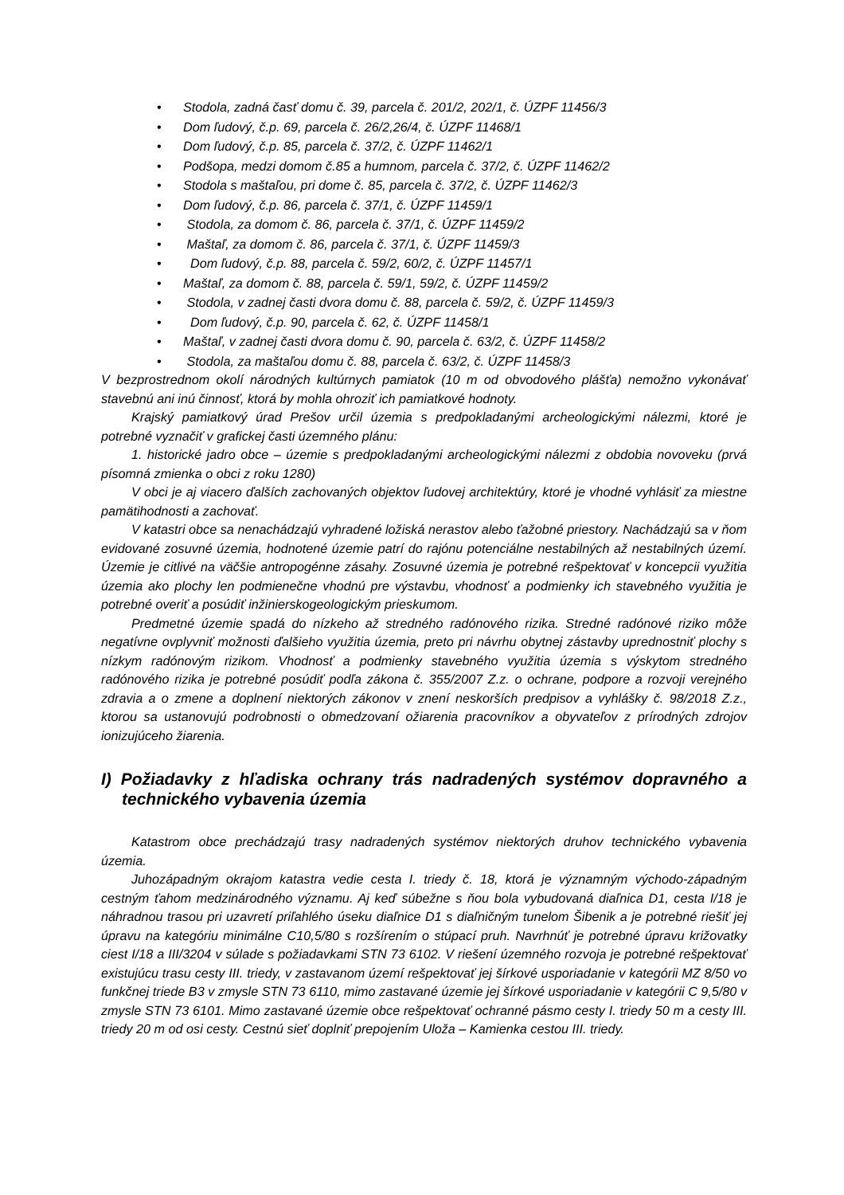• Stodola, zadná časť domu č. 39, parcela č. 201/2, 202/1, č. ÚZPF 11456/3
• Dom ľudový, č.p. 69, parcela č. 26/2,26/4, č. ÚZPF 11468/1
• Dom ľudový, č.p. 85, parcela č. 37/2, č. ÚZPF 11462/1
• Podšopa, medzi domom č.85 a humnom, parcela č. 37/2, č. ÚZPF 11462/2
• Stodola s maštaľou, pri dome č. 85, parcela č. 37/2, č. ÚZPF 11462/3
• Dom ľudový, č.p. 86, parcela č. 37/1, č. ÚZPF 11459/1
• Stodola, za domom č. 86, parcela č. 37/1, č. ÚZPF 11459/2
• Maštaľ, za domom č. 86, parcela č. 37/1, č. ÚZPF 11459/3
• Dom ľudový, č.p. 88, parcela č. 59/2, 60/2, č. ÚZPF 11457/1
• Maštaľ, za domom č. 88, parcela č. 59/1, 59/2, č. ÚZPF 11459/2
• Stodola, v zadnej časti dvora domu č. 88, parcela č. 59/2, č. ÚZPF 11459/3
• Dom ľudový, č.p. 90, parcela č. 62, č. ÚZPF 11458/1
• Maštaľ, v zadnej časti dvora domu č. 90, parcela č. 63/2, č. ÚZPF 11458/2
• Stodola, za maštaľou domu č. 88, parcela č. 63/2, č. ÚZPF 11458/3
V bezprostrednom okolí národných kultúrnych pamiatok (10 m od obvodového plášťa) nemožno vykonávať stavebnú ani inú činnosť, ktorá by mohla ohroziť ich pamiatkové hodnoty.
Krajský pamiatkový úrad Prešov určil územia s predpokladanými archeologickými nálezmi, ktoré je potrebné vyznačiť v grafickej časti územného plánu:
1. historické jadro obce – územie s predpokladanými archeologickými nálezmi z obdobia novoveku (prvá písomná zmienka o obci z roku 1280)
V obci je aj viacero ďalších zachovaných objektov ľudovej architektúry, ktoré je vhodné vyhlásiť za miestne pamätihodnosti a zachovať.
V katastri obce sa nenachádzajú vyhradené ložiská nerastov alebo ťažobné priestory. Nachádzajú sa v ňom evidované zosuvné územia, hodnotené územie patrí do rajónu potenciálne nestabilných až nestabilných území. Územie je citlivé na väčšie antropogénne zásahy. Zosuvné územia je potrebné rešpektovať v koncepcii využitia územia ako plochy len podmienečne vhodnú pre výstavbu, vhodnosť a podmienky ich stavebného využitia je potrebné overiť a posúdiť inžinierskogeologickým prieskumom.
Predmetné územie spadá do nízkeho až stredného radónového rizika. Stredné radónové riziko môže negatívne ovplyvniť možnosti ďalšieho využitia územia, preto pri návrhu obytnej zástavby uprednostniť plochy s nízkym radónovým rizikom. Vhodnosť a podmienky stavebného využitia územia s výskytom stredného radónového rizika je potrebné posúdiť podľa zákona č. 355/2007 Z.z. o ochrane, podpore a rozvoji verejného zdravia a o zmene a doplnení niektorých zákonov v znení neskorších predpisov a vyhlášky č. 98/2018 Z.z., ktorou sa ustanovujú podrobnosti o obmedzovaní ožiarenia pracovníkov a obyvateľov z prírodných zdrojov ionizujúceho žiarenia.
I) Požiadavky z hľadiska ochrany trás nadradených systémov dopravného a technického vybavenia územia
Katastrom obce prechádzajú trasy nadradených systémov niektorých druhov technického vybavenia územia.
Juhozápadným okrajom katastra vedie cesta I. triedy č. 18, ktorá je významným východo-západným cestným ťahom medzinárodného významu. Aj keď súbežne s ňou bola vybudovaná diaľnica D1, cesta I/18 je náhradnou trasou pri uzavretí priľahlého úseku diaľnice D1 s diaľničným tunelom Šibenik a je potrebné riešiť jej úpravu na kategóriu minimálne C10,5/80 s rozšírením o stúpací pruh. Navrhnúť je potrebné úpravu križovatky ciest I/18 a III/3204 v súlade s požiadavkami STN 73 6102. V riešení územného rozvoja je potrebné rešpektovať existujúcu trasu cesty III. triedy, v zastavanom území rešpektovať jej šírkové usporiadanie v kategórii MZ 8/50 vo funkčnej triede B3 v zmysle STN 73 6110, mimo zastavané územie jej šírkové usporiadanie v kategórii C 9,5/80 v zmysle STN 73 6101. Mimo zastavané územie obce rešpektovať ochranné pásmo cesty I. triedy 50 m a cesty III. triedy 20 m od osi cesty. Cestnú sieť doplniť prepojením Uloža – Kamienka cestou III. triedy.